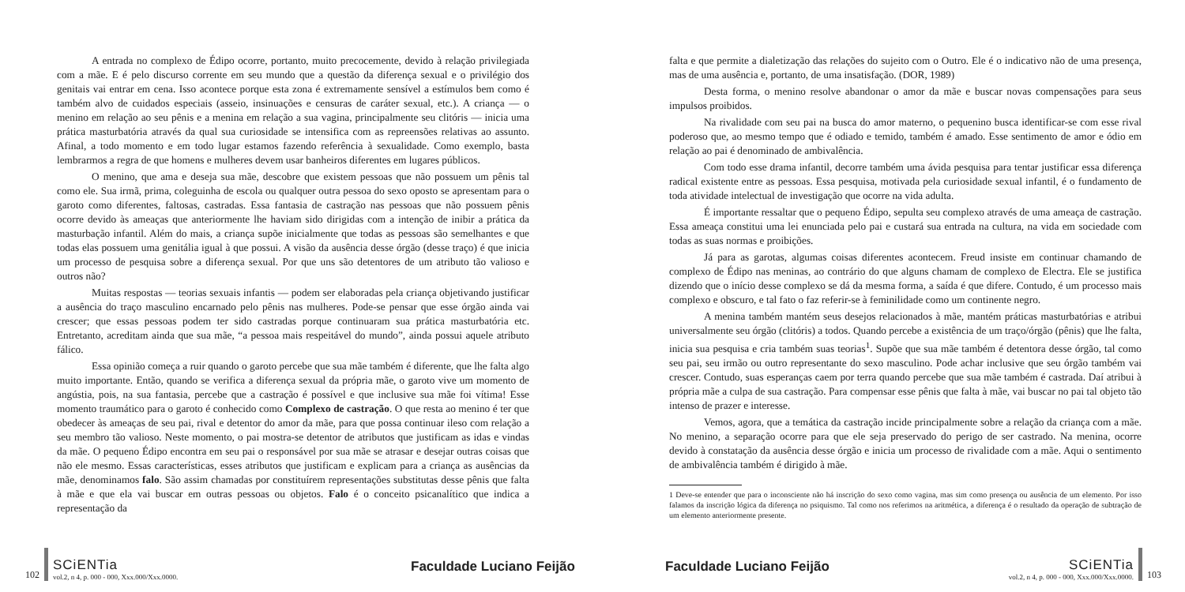A entrada no complexo de Édipo ocorre, portanto, muito precocemente, devido à relação privilegiada com a mãe. E é pelo discurso corrente em seu mundo que a questão da diferença sexual e o privilégio dos genitais vai entrar em cena. Isso acontece porque esta zona é extremamente sensível a estímulos bem como é também alvo de cuidados especiais (asseio, insinuações e censuras de caráter sexual, etc.). A criança — o menino em relação ao seu pênis e a menina em relação a sua vagina, principalmente seu clitóris — inicia uma prática masturbatória através da qual sua curiosidade se intensifica com as repreensões relativas ao assunto. Afinal, a todo momento e em todo lugar estamos fazendo referência à sexualidade. Como exemplo, basta lembrarmos a regra de que homens e mulheres devem usar banheiros diferentes em lugares públicos.
O menino, que ama e deseja sua mãe, descobre que existem pessoas que não possuem um pênis tal como ele. Sua irmã, prima, coleguinha de escola ou qualquer outra pessoa do sexo oposto se apresentam para o garoto como diferentes, faltosas, castradas. Essa fantasia de castração nas pessoas que não possuem pênis ocorre devido às ameaças que anteriormente lhe haviam sido dirigidas com a intenção de inibir a prática da masturbação infantil. Além do mais, a criança supõe inicialmente que todas as pessoas são semelhantes e que todas elas possuem uma genitália igual à que possui. A visão da ausência desse órgão (desse traço) é que inicia um processo de pesquisa sobre a diferença sexual. Por que uns são detentores de um atributo tão valioso e outros não?
Muitas respostas — teorias sexuais infantis — podem ser elaboradas pela criança objetivando justificar a ausência do traço masculino encarnado pelo pênis nas mulheres. Pode-se pensar que esse órgão ainda vai crescer; que essas pessoas podem ter sido castradas porque continuaram sua prática masturbatória etc. Entretanto, acreditam ainda que sua mãe, “a pessoa mais respeitável do mundo”, ainda possui aquele atributo fálico.
Essa opinião começa a ruir quando o garoto percebe que sua mãe também é diferente, que lhe falta algo muito importante. Então, quando se verifica a diferença sexual da própria mãe, o garoto vive um momento de angústia, pois, na sua fantasia, percebe que a castração é possível e que inclusive sua mãe foi vítima! Esse momento traumático para o garoto é conhecido como Complexo de castração. O que resta ao menino é ter que obedecer às ameaças de seu pai, rival e detentor do amor da mãe, para que possa continuar ileso com relação a seu membro tão valioso. Neste momento, o pai mostra-se detentor de atributos que justificam as idas e vindas da mãe. O pequeno Édipo encontra em seu pai o responsável por sua mãe se atrasar e desejar outras coisas que não ele mesmo. Essas características, esses atributos que justificam e explicam para a criança as ausências da mãe, denominamos falo. São assim chamadas por constituírem representações substitutas desse pênis que falta à mãe e que ela vai buscar em outras pessoas ou objetos. Falo é o conceito psicanalítico que indica a representação da
102
SCiENTia
vol.2, n 4, p. 000 - 000, Xxx.000/Xxx.0000.
Faculdade Luciano Feijão
falta e que permite a dialetização das relações do sujeito com o Outro. Ele é o indicativo não de uma presença, mas de uma ausência e, portanto, de uma insatisfação. (DOR, 1989)
Desta forma, o menino resolve abandonar o amor da mãe e buscar novas compensações para seus impulsos proibidos.
Na rivalidade com seu pai na busca do amor materno, o pequenino busca identificar-se com esse rival poderoso que, ao mesmo tempo que é odiado e temido, também é amado. Esse sentimento de amor e ódio em relação ao pai é denominado de ambivalência.
Com todo esse drama infantil, decorre também uma ávida pesquisa para tentar justificar essa diferença radical existente entre as pessoas. Essa pesquisa, motivada pela curiosidade sexual infantil, é o fundamento de toda atividade intelectual de investigação que ocorre na vida adulta.
É importante ressaltar que o pequeno Édipo, sepulta seu complexo através de uma ameaça de castração. Essa ameaça constitui uma lei enunciada pelo pai e custará sua entrada na cultura, na vida em sociedade com todas as suas normas e proibições.
Já para as garotas, algumas coisas diferentes acontecem. Freud insiste em continuar chamando de complexo de Édipo nas meninas, ao contrário do que alguns chamam de complexo de Electra. Ele se justifica dizendo que o início desse complexo se dá da mesma forma, a saída é que difere. Contudo, é um processo mais complexo e obscuro, e tal fato o faz referir-se à feminilidade como um continente negro.
A menina também mantém seus desejos relacionados à mãe, mantém práticas masturbatórias e atribui universalmente seu órgão (clitóris) a todos. Quando percebe a existência de um traço/órgão (pênis) que lhe falta, inicia sua pesquisa e cria também suas teorias<sup>1</sup>. Supõe que sua mãe também é detentora desse órgão, tal como seu pai, seu irmão ou outro representante do sexo masculino. Pode achar inclusive que seu órgão também vai crescer. Contudo, suas esperanças caem por terra quando percebe que sua mãe também é castrada. Daí atribui à própria mãe a culpa de sua castração. Para compensar esse pênis que falta à mãe, vai buscar no pai tal objeto tão intenso de prazer e interesse.
Vemos, agora, que a temática da castração incide principalmente sobre a relação da criança com a mãe. No menino, a separação ocorre para que ele seja preservado do perigo de ser castrado. Na menina, ocorre devido à constatação da ausência desse órgão e inicia um processo de rivalidade com a mãe. Aqui o sentimento de ambivalência também é dirigido à mãe.
1 Deve-se entender que para o inconsciente não há inscrição do sexo como vagina, mas sim como presença ou ausência de um elemento. Por isso falamos da inscrição lógica da diferença no psiquismo. Tal como nos referimos na aritmética, a diferença é o resultado da operação de subtração de um elemento anteriormente presente.
Faculdade Luciano Feijão
SCiENTia
vol.2, n 4, p. 000 - 000, Xxx.000/Xxx.0000.
103